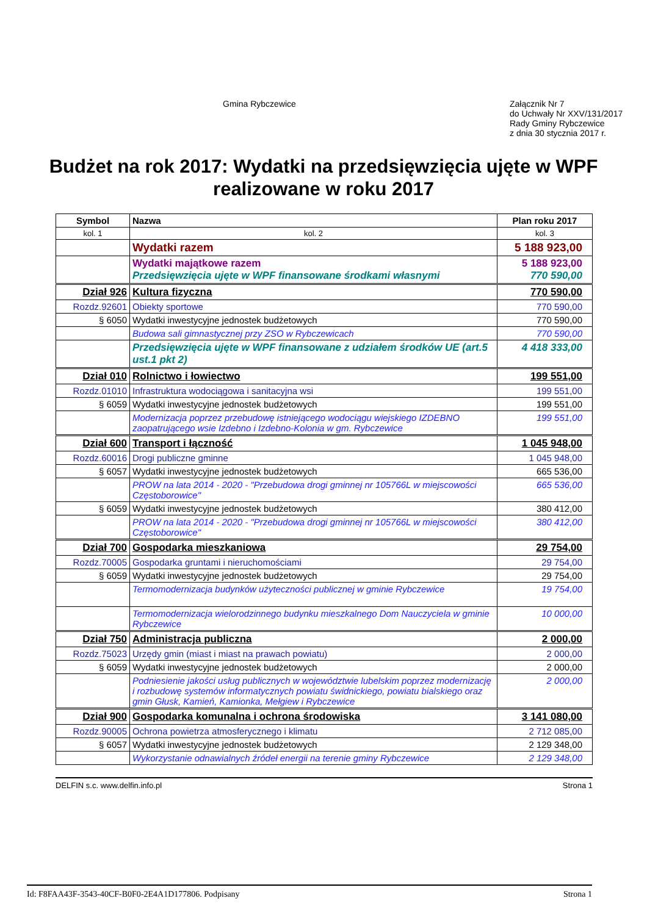Gmina Rybczewice
Załącznik Nr 7
do Uchwały Nr XXV/131/2017
Rady Gminy Rybczewice
z dnia 30 stycznia 2017 r.
Budżet na rok 2017: Wydatki na przedsięwzięcia ujęte w WPF realizowane w roku 2017
| Symbol | Nazwa | Plan roku 2017 |
| --- | --- | --- |
| kol. 1 | kol. 2 | kol. 3 |
| | Wydatki razem | 5 188 923,00 |
| | Wydatki majątkowe razem Przedsięwzięcia ujęte w WPF finansowane środkami własnymi | 5 188 923,00 770 590,00 |
| Dział 926 | Kultura fizyczna | 770 590,00 |
| Rozdz.92601 | Obiekty sportowe | 770 590,00 |
| § 6050 | Wydatki inwestycyjne jednostek budżetowych | 770 590,00 |
| | Budowa sali gimnastycznej przy ZSO w Rybczewicach | 770 590,00 |
| | Przedsięwzięcia ujęte w WPF finansowane z udziałem środków UE (art.5 ust.1 pkt 2) | 4 418 333,00 |
| Dział 010 | Rolnictwo i łowiectwo | 199 551,00 |
| Rozdz.01010 | Infrastruktura wodociągowa i sanitacyjna wsi | 199 551,00 |
| § 6059 | Wydatki inwestycyjne jednostek budżetowych | 199 551,00 |
| | Modernizacja poprzez przebudowę istniejącego wodociągu wiejskiego IZDEBNO zaopatrującego wsie Izdebno i Izdebno-Kolonia w gm. Rybczewice | 199 551,00 |
| Dział 600 | Transport i łączność | 1 045 948,00 |
| Rozdz.60016 | Drogi publiczne gminne | 1 045 948,00 |
| § 6057 | Wydatki inwestycyjne jednostek budżetowych | 665 536,00 |
| | PROW na lata 2014 - 2020 - "Przebudowa drogi gminnej nr 105766L w miejscowości Częstoborowice" | 665 536,00 |
| § 6059 | Wydatki inwestycyjne jednostek budżetowych | 380 412,00 |
| | PROW na lata 2014 - 2020 - "Przebudowa drogi gminnej nr 105766L w miejscowości Częstoborowice" | 380 412,00 |
| Dział 700 | Gospodarka mieszkaniowa | 29 754,00 |
| Rozdz.70005 | Gospodarka gruntami i nieruchomościami | 29 754,00 |
| § 6059 | Wydatki inwestycyjne jednostek budżetowych | 29 754,00 |
| | Termomodernizacja budynków użyteczności publicznej w gminie Rybczewice | 19 754,00 |
| | Termomodernizacja wielorodzinnego budynku mieszkalnego Dom Nauczyciela w gminie Rybczewice | 10 000,00 |
| Dział 750 | Administracja publiczna | 2 000,00 |
| Rozdz.75023 | Urzędy gmin (miast i miast na prawach powiatu) | 2 000,00 |
| § 6059 | Wydatki inwestycyjne jednostek budżetowych | 2 000,00 |
| | Podniesienie jakości usług publicznych w województwie lubelskim poprzez modernizację i rozbudowę systemów informatycznych powiatu świdnickiego, powiatu bialskiego oraz gmin Głusk, Kamień, Kamionka, Mełgiew i Rybczewice | 2 000,00 |
| Dział 900 | Gospodarka komunalna i ochrona środowiska | 3 141 080,00 |
| Rozdz.90005 | Ochrona powietrza atmosferycznego i klimatu | 2 712 085,00 |
| § 6057 | Wydatki inwestycyjne jednostek budżetowych | 2 129 348,00 |
| | Wykorzystanie odnawialnych źródeł energii na terenie gminy Rybczewice | 2 129 348,00 |
DELFIN s.c. www.delfin.info.pl Strona 1
Id: F8FAA43F-3543-40CF-B0F0-2E4A1D177806. Podpisany Strona 1